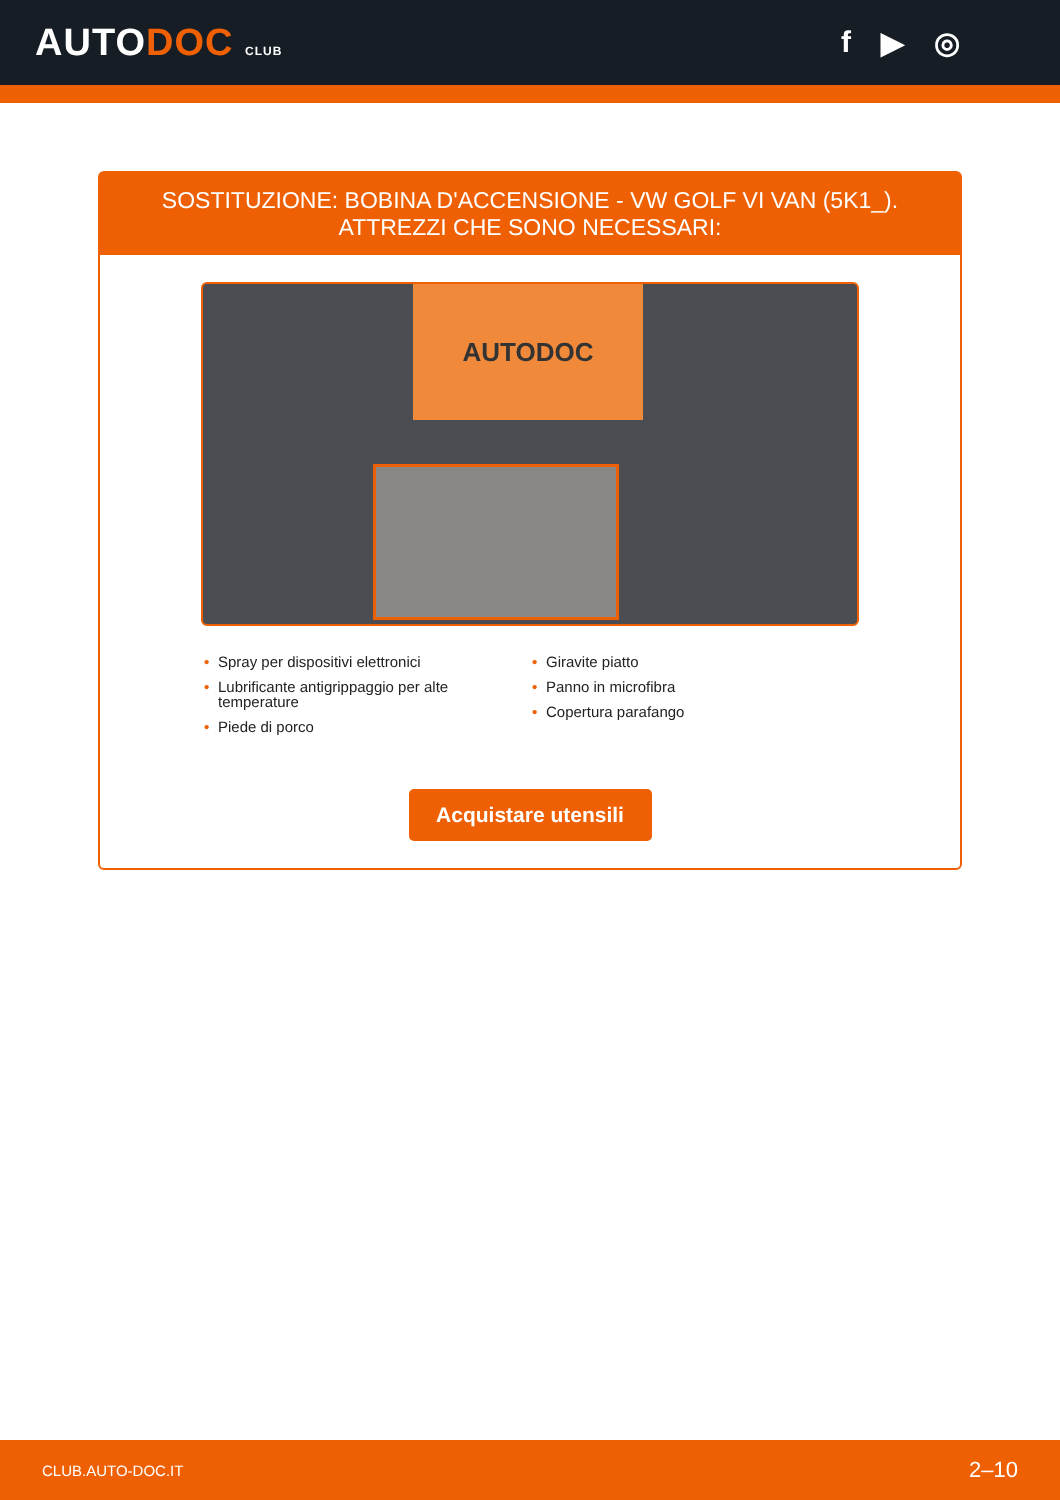AUTODOC CLUB
f ▶ ◎
SOSTITUZIONE: BOBINA D'ACCENSIONE - VW GOLF VI VAN (5K1_). ATTREZZI CHE SONO NECESSARI:
AUTODOC
• Spray per dispositivi elettronici
• Lubrificante antigrippaggio per alte temperature
• Piede di porco
• Giravite piatto
• Panno in microfibra
• Copertura parafango
Acquistare utensili
CLUB.AUTO-DOC.IT 2–10